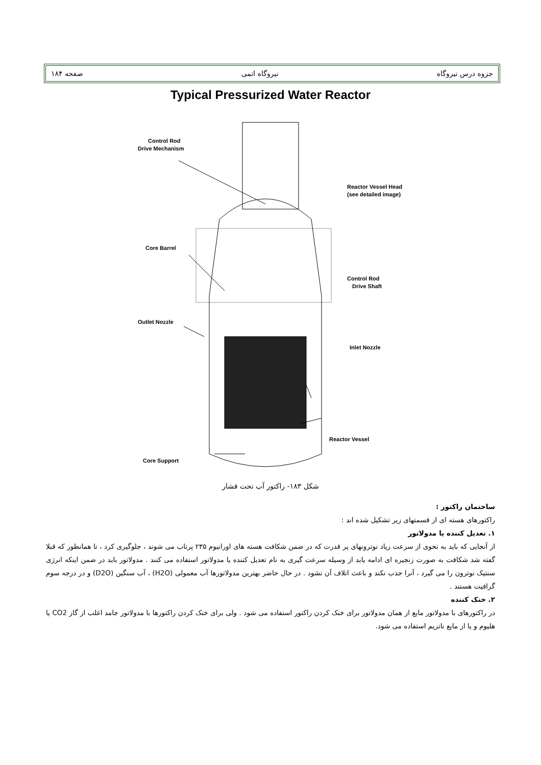جزوه درس نیروگاه نیروگاه اتمی صفحه ۱۸۴
Typical Pressurized Water Reactor
Control Rod
Drive Mechanism
Reactor Vessel Head
(see detailed image)
Core Barrel
Control Rod
Drive Shaft
Outlet Nozzle
Inlet Nozzle
Reactor Vessel
Core Support
شکل ۱۸۳- راکتور آب تحت فشار
ساختمان راکتور :
راکتورهای هسته ای از قسمتهای زیر تشکیل شده اند :
۱. تعدیل کننده یا مدولاتور
از آنجایی که باید به نحوی از سرعت زیاد نوترونهای پر قدرت که در ضمن شکافت هسته های اورانیوم ۲۳۵ پرتاب می شوند ، جلوگیری کرد ، تا همانطور که قبلا گفته شد شکافت به صورت زنجیره ای ادامه یابد از وسیله سرعت گیری به نام تعدیل کننده یا مدولاتور استفاده می کنند . مدولاتور باید در ضمن اینکه انرژی سنتیک نوترون را می گیرد ، آنرا جذب نکند و باعث اتلاف آن نشود . در حال حاضر بهترین مدولاتورها آب معمولی (H2O) ، آب سنگین (D2O) و در درجه سوم گرافیت هستند .
۲. خنک کننده
در راکتورهای با مدولاتور مایع از همان مدولاتور برای خنک کردن راکتور استفاده می شود . ولی برای خنک کردن راکتورها با مدولاتور جامد اغلب از گاز CO2 یا هلیوم و یا از مایع ناتریم استفاده می شود.